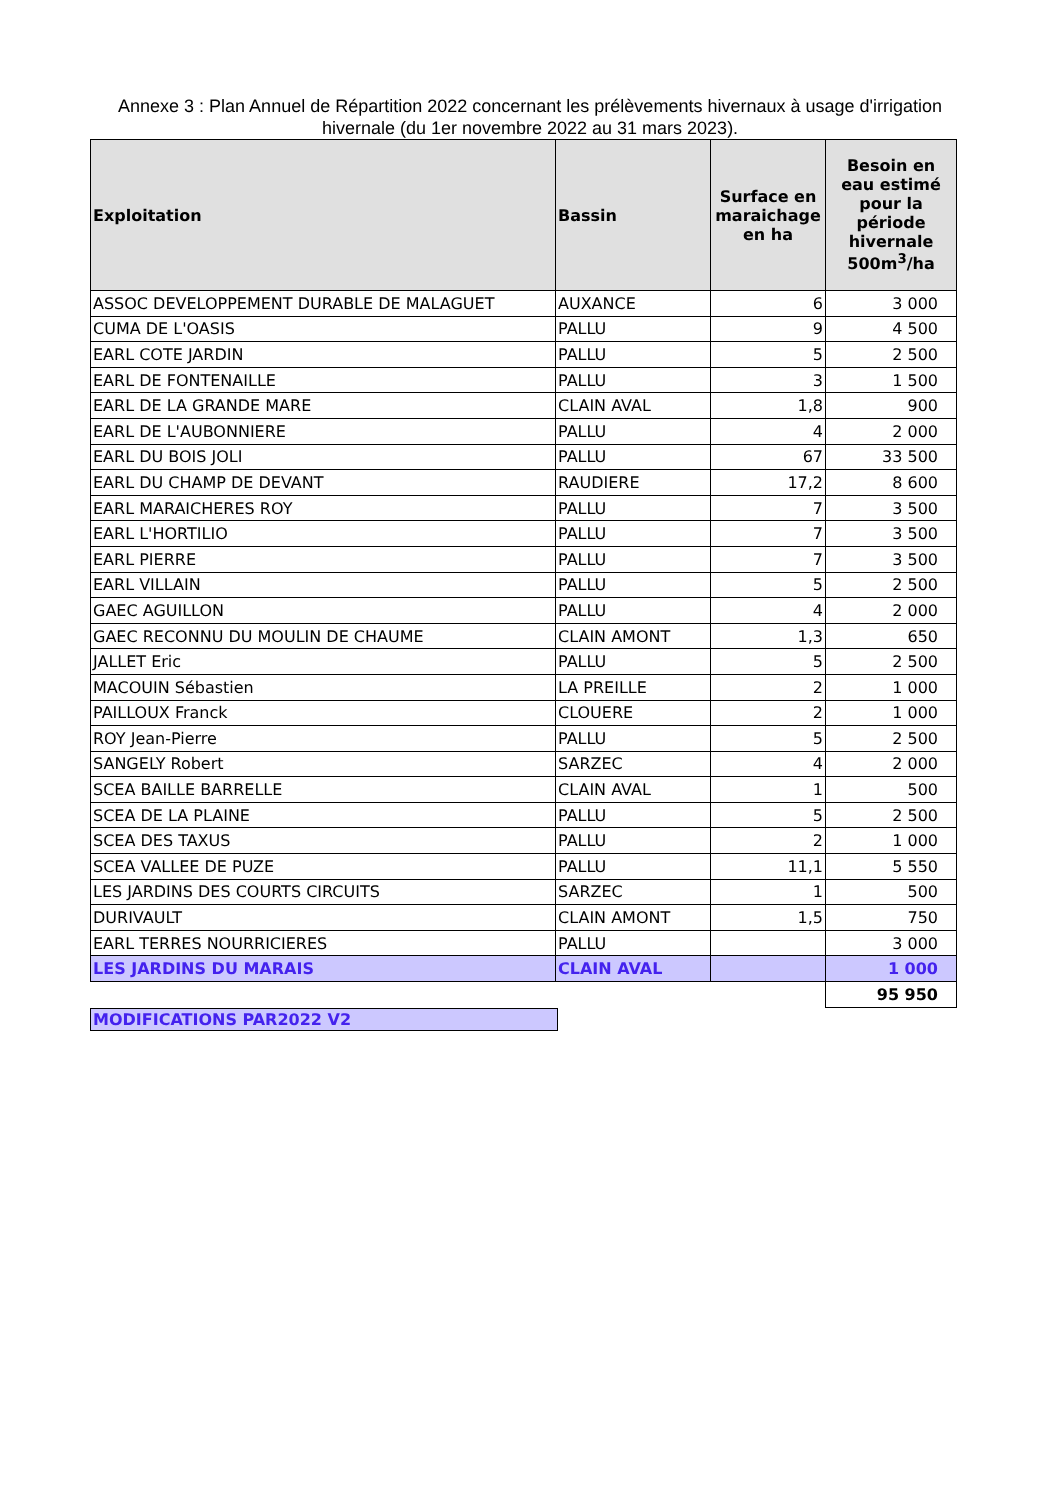Annexe 3 : Plan Annuel de Répartition 2022 concernant les prélèvements hivernaux à usage d'irrigation hivernale (du 1er novembre 2022 au 31 mars 2023).
| Exploitation | Bassin | Surface en maraichage en ha | Besoin en eau estimé pour la période hivernale 500m<sup>3</sup>/ha |
| --- | --- | --- | --- |
| ASSOC DEVELOPPEMENT DURABLE DE MALAGUET | AUXANCE | 6 | 3 000 |
| CUMA DE L'OASIS | PALLU | 9 | 4 500 |
| EARL COTE JARDIN | PALLU | 5 | 2 500 |
| EARL DE FONTENAILLE | PALLU | 3 | 1 500 |
| EARL DE LA GRANDE MARE | CLAIN AVAL | 1,8 | 900 |
| EARL DE L'AUBONNIERE | PALLU | 4 | 2 000 |
| EARL DU BOIS JOLI | PALLU | 67 | 33 500 |
| EARL DU CHAMP DE DEVANT | RAUDIERE | 17,2 | 8 600 |
| EARL MARAICHERES ROY | PALLU | 7 | 3 500 |
| EARL L'HORTILIO | PALLU | 7 | 3 500 |
| EARL PIERRE | PALLU | 7 | 3 500 |
| EARL VILLAIN | PALLU | 5 | 2 500 |
| GAEC AGUILLON | PALLU | 4 | 2 000 |
| GAEC RECONNU DU MOULIN DE CHAUME | CLAIN AMONT | 1,3 | 650 |
| JALLET Eric | PALLU | 5 | 2 500 |
| MACOUIN Sébastien | LA PREILLE | 2 | 1 000 |
| PAILLOUX Franck | CLOUERE | 2 | 1 000 |
| ROY Jean-Pierre | PALLU | 5 | 2 500 |
| SANGELY Robert | SARZEC | 4 | 2 000 |
| SCEA BAILLE BARRELLE | CLAIN AVAL | 1 | 500 |
| SCEA DE LA PLAINE | PALLU | 5 | 2 500 |
| SCEA DES TAXUS | PALLU | 2 | 1 000 |
| SCEA VALLEE DE PUZE | PALLU | 11,1 | 5 550 |
| LES JARDINS DES COURTS CIRCUITS | SARZEC | 1 | 500 |
| DURIVAULT | CLAIN AMONT | 1,5 | 750 |
| EARL TERRES NOURRICIERES | PALLU | | 3 000 |
| LES JARDINS DU MARAIS | CLAIN AVAL | | 1 000 |
| | | | 95 950 |
MODIFICATIONS PAR2022 V2